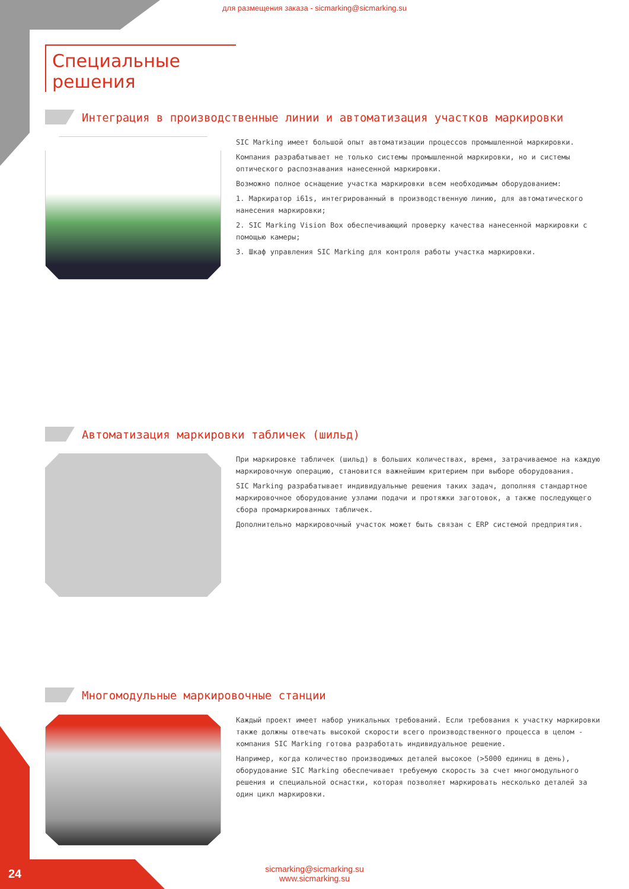для размещения заказа - sicmarking@sicmarking.su
Специальные решения
Интеграция в производственные линии и автоматизация участков маркировки
SIC Marking имеет большой опыт автоматизации процессов промышленной маркировки.
Компания разрабатывает не только системы промышленной маркировки, но и системы оптического распознавания нанесенной маркировки.
Возможно полное оснащение участка маркировки всем необходимым оборудованием:
1. Маркиратор i61s, интегрированный в производственную линию, для автоматического нанесения маркировки;
2. SIC Marking Vision Box обеспечивающий проверку качества нанесенной маркировки с помощью камеры;
3. Шкаф управления SIC Marking для контроля работы участка маркировки.
Автоматизация маркировки табличек (шильд)
При маркировке табличек (шильд) в больших количествах, время, затрачиваемое на каждую маркировочную операцию, становится важнейшим критерием при выборе оборудования.
SIC Marking разрабатывает индивидуальные решения таких задач, дополняя стандартное маркировочное оборудование узлами подачи и протяжки заготовок, а также последующего сбора промаркированных табличек.
Дополнительно маркировочный участок может быть связан с ERP системой предприятия.
Многомодульные маркировочные станции
Каждый проект имеет набор уникальных требований. Если требования к участку маркировки также должны отвечать высокой скорости всего производственного процесса в целом - компания SIC Marking готова разработать индивидуальное решение.
Например, когда количество производимых деталей высокое (>5000 единиц в день), оборудование SIC Marking обеспечивает требуемую скорость за счет многомодульного решения и специальной оснастки, которая позволяет маркировать несколько деталей за один цикл маркировки.
24
sicmarking@sicmarking.su
www.sicmarking.su